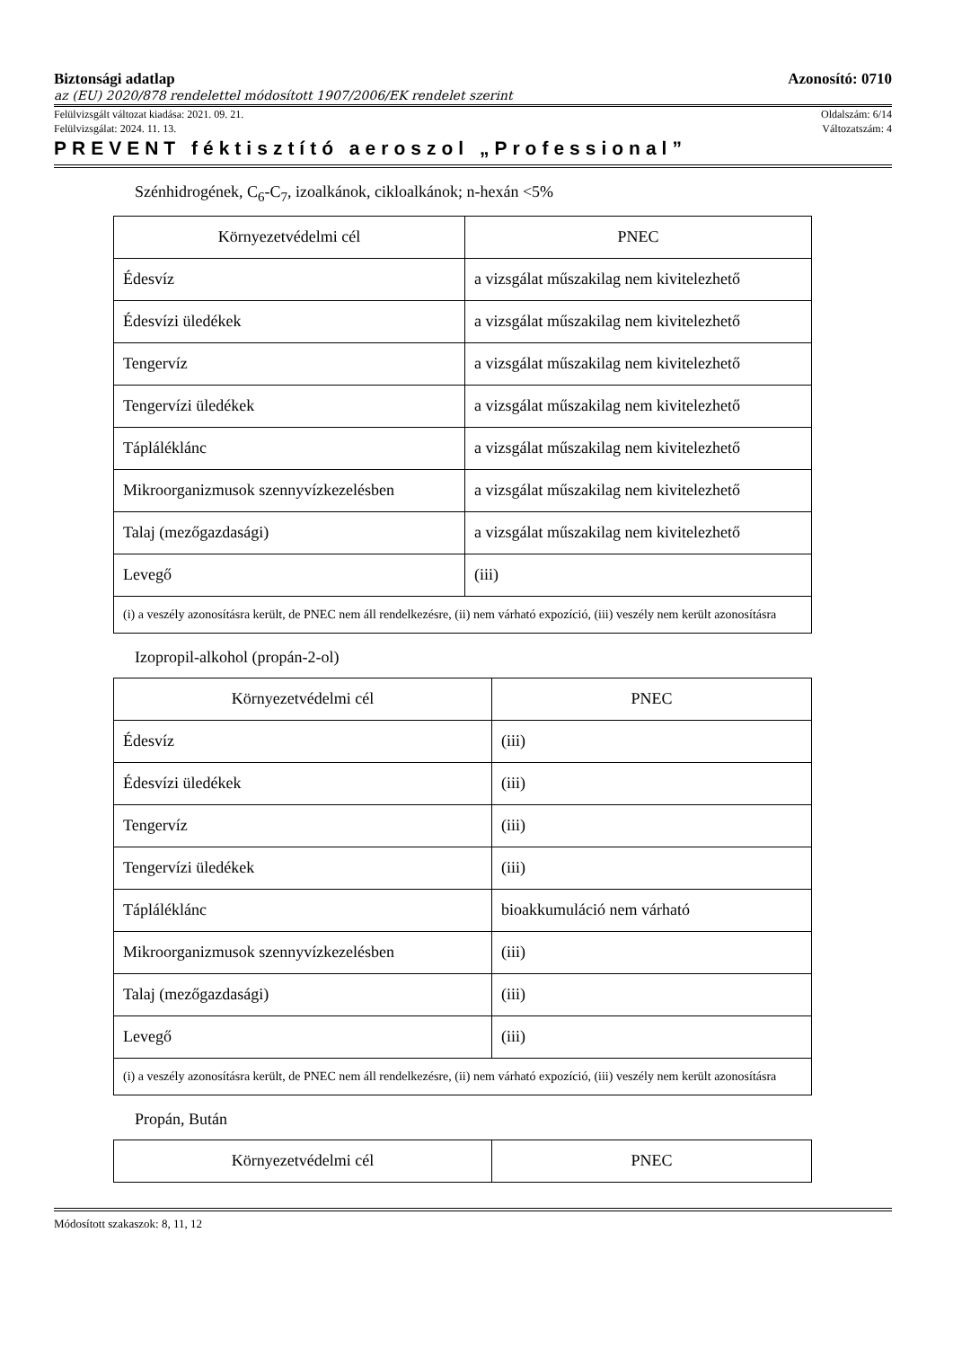Biztonsági adatlap Azonosító: 0710
az (EU) 2020/878 rendelettel módosított 1907/2006/EK rendelet szerint
Felülvizsgált változat kiadása: 2021. 09. 21. Oldalszám: 6/14
Felülvizsgálat: 2024. 11. 13. Változatszám: 4
PREVENT féktisztító aeroszol „Professional”
Szénhidrogének, C<sub>6</sub>-C<sub>7</sub>, izoalkánok, cikloalkánok; n-hexán <5%
| Környezetvédelmi cél | PNEC |
| --- | --- |
| Édesvíz | a vizsgálat műszakilag nem kivitelezhető |
| Édesvízi üledékek | a vizsgálat műszakilag nem kivitelezhető |
| Tengervíz | a vizsgálat műszakilag nem kivitelezhető |
| Tengervízi üledékek | a vizsgálat műszakilag nem kivitelezhető |
| Tápláléklánc | a vizsgálat műszakilag nem kivitelezhető |
| Mikroorganizmusok szennyvízkezelésben | a vizsgálat műszakilag nem kivitelezhető |
| Talaj (mezőgazdasági) | a vizsgálat műszakilag nem kivitelezhető |
| Levegő | (iii) |
| (i) a veszély azonosításra került, de PNEC nem áll rendelkezésre, (ii) nem várható expozíció, (iii) veszély nem került azonosításra | |
Izopropil-alkohol (propán-2-ol)
| Környezetvédelmi cél | PNEC |
| --- | --- |
| Édesvíz | (iii) |
| Édesvízi üledékek | (iii) |
| Tengervíz | (iii) |
| Tengervízi üledékek | (iii) |
| Tápláléklánc | bioakkumuláció nem várható |
| Mikroorganizmusok szennyvízkezelésben | (iii) |
| Talaj (mezőgazdasági) | (iii) |
| Levegő | (iii) |
| (i) a veszély azonosításra került, de PNEC nem áll rendelkezésre, (ii) nem várható expozíció, (iii) veszély nem került azonosításra | |
Propán, Bután
| Környezetvédelmi cél | PNEC |
| --- | --- |
Módosított szakaszok: 8, 11, 12